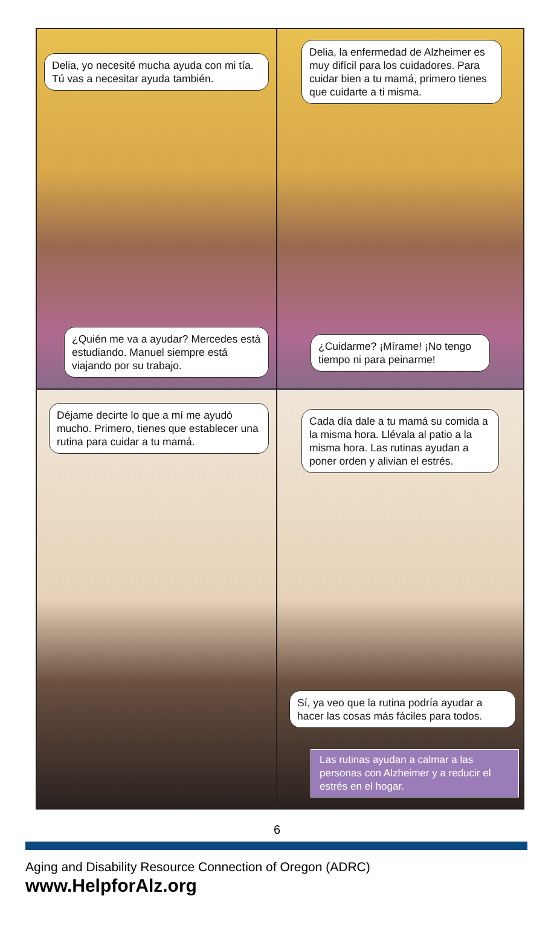Delia, yo necesité mucha ayuda con mi tía. Tú vas a necesitar ayuda también.
¿Quién me va a ayudar? Mercedes está estudiando. Manuel siempre está viajando por su trabajo.
Delia, la enfermedad de Alzheimer es muy difícil para los cuidadores. Para cuidar bien a tu mamá, primero tienes que cuidarte a ti misma.
¿Cuidarme? ¡Mírame! ¡No tengo tiempo ni para peinarme!
Déjame decirte lo que a mí me ayudó mucho. Primero, tienes que establecer una rutina para cuidar a tu mamá.
Cada día dale a tu mamá su comida a la misma hora. Llévala al patio a la misma hora. Las rutinas ayudan a poner orden y alivian el estrés.
Sí, ya veo que la rutina podría ayudar a hacer las cosas más fáciles para todos.
Las rutinas ayudan a calmar a las personas con Alzheimer y a reducir el estrés en el hogar.
6
Aging and Disability Resource Connection of Oregon (ADRC)
www.HelpforAlz.org